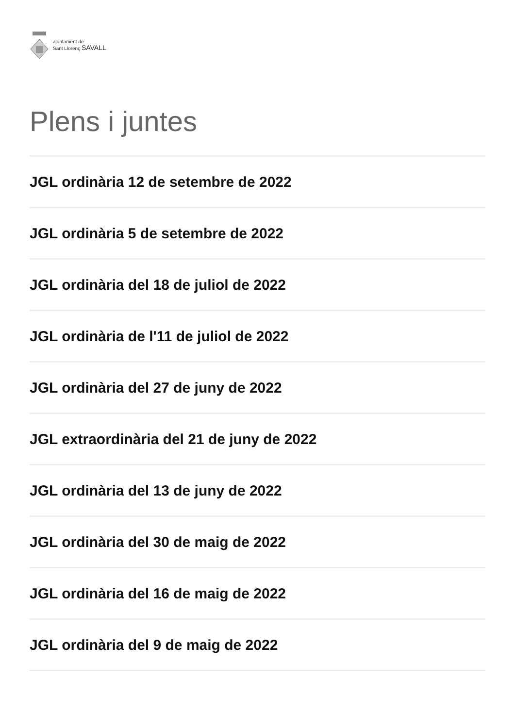ajuntament de
Sant Llorenç SAVALL
Plens i juntes
JGL ordinària 12 de setembre de 2022
JGL ordinària 5 de setembre de 2022
JGL ordinària del 18 de juliol de 2022
JGL ordinària de l'11 de juliol de 2022
JGL ordinària del 27 de juny de 2022
JGL extraordinària del 21 de juny de 2022
JGL ordinària del 13 de juny de 2022
JGL ordinària del 30 de maig de 2022
JGL ordinària del 16 de maig de 2022
JGL ordinària del 9 de maig de 2022